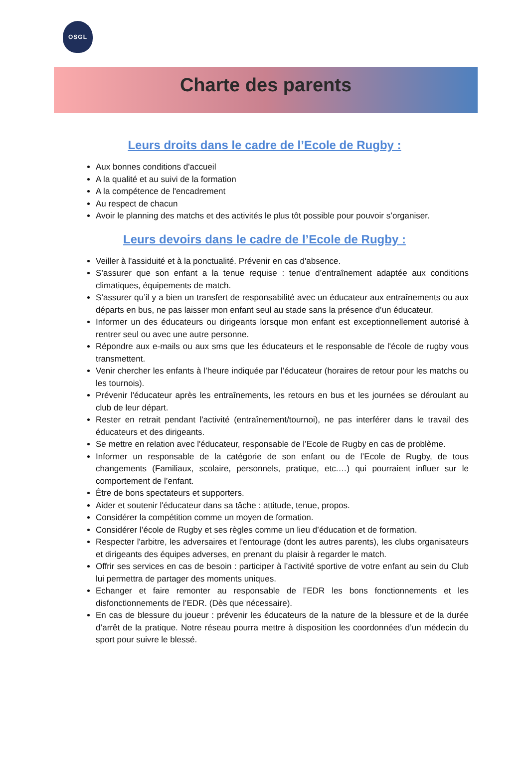OSGL
Charte des parents
Leurs droits dans le cadre de l’Ecole de Rugby :
Aux bonnes conditions d'accueil
A la qualité et au suivi de la formation
A la compétence de l'encadrement
Au respect de chacun
Avoir le planning des matchs et des activités le plus tôt possible pour pouvoir s’organiser.
Leurs devoirs dans le cadre de l’Ecole de Rugby :
Veiller à l'assiduité et à la ponctualité. Prévenir en cas d'absence.
S’assurer que son enfant a la tenue requise : tenue d’entraînement adaptée aux conditions climatiques, équipements de match.
S’assurer qu’il y a bien un transfert de responsabilité avec un éducateur aux entraînements ou aux départs en bus, ne pas laisser mon enfant seul au stade sans la présence d’un éducateur.
Informer un des éducateurs ou dirigeants lorsque mon enfant est exceptionnellement autorisé à rentrer seul ou avec une autre personne.
Répondre aux e-mails ou aux sms que les éducateurs et le responsable de l'école de rugby vous transmettent.
Venir chercher les enfants à l’heure indiquée par l’éducateur (horaires de retour pour les matchs ou les tournois).
Prévenir l'éducateur après les entraînements, les retours en bus et les journées se déroulant au club de leur départ.
Rester en retrait pendant l'activité (entraînement/tournoi), ne pas interférer dans le travail des éducateurs et des dirigeants.
Se mettre en relation avec l'éducateur, responsable de l’Ecole de Rugby en cas de problème.
Informer un responsable de la catégorie de son enfant ou de l’Ecole de Rugby, de tous changements (Familiaux, scolaire, personnels, pratique, etc.…) qui pourraient influer sur le comportement de l’enfant.
Être de bons spectateurs et supporters.
Aider et soutenir l'éducateur dans sa tâche : attitude, tenue, propos.
Considérer la compétition comme un moyen de formation.
Considérer l’école de Rugby et ses règles comme un lieu d’éducation et de formation.
Respecter l'arbitre, les adversaires et l'entourage (dont les autres parents), les clubs organisateurs et dirigeants des équipes adverses, en prenant du plaisir à regarder le match.
Offrir ses services en cas de besoin : participer à l’activité sportive de votre enfant au sein du Club lui permettra de partager des moments uniques.
Echanger et faire remonter au responsable de l’EDR les bons fonctionnements et les disfonctionnements de l’EDR. (Dès que nécessaire).
En cas de blessure du joueur : prévenir les éducateurs de la nature de la blessure et de la durée d’arrêt de la pratique. Notre réseau pourra mettre à disposition les coordonnées d’un médecin du sport pour suivre le blessé.